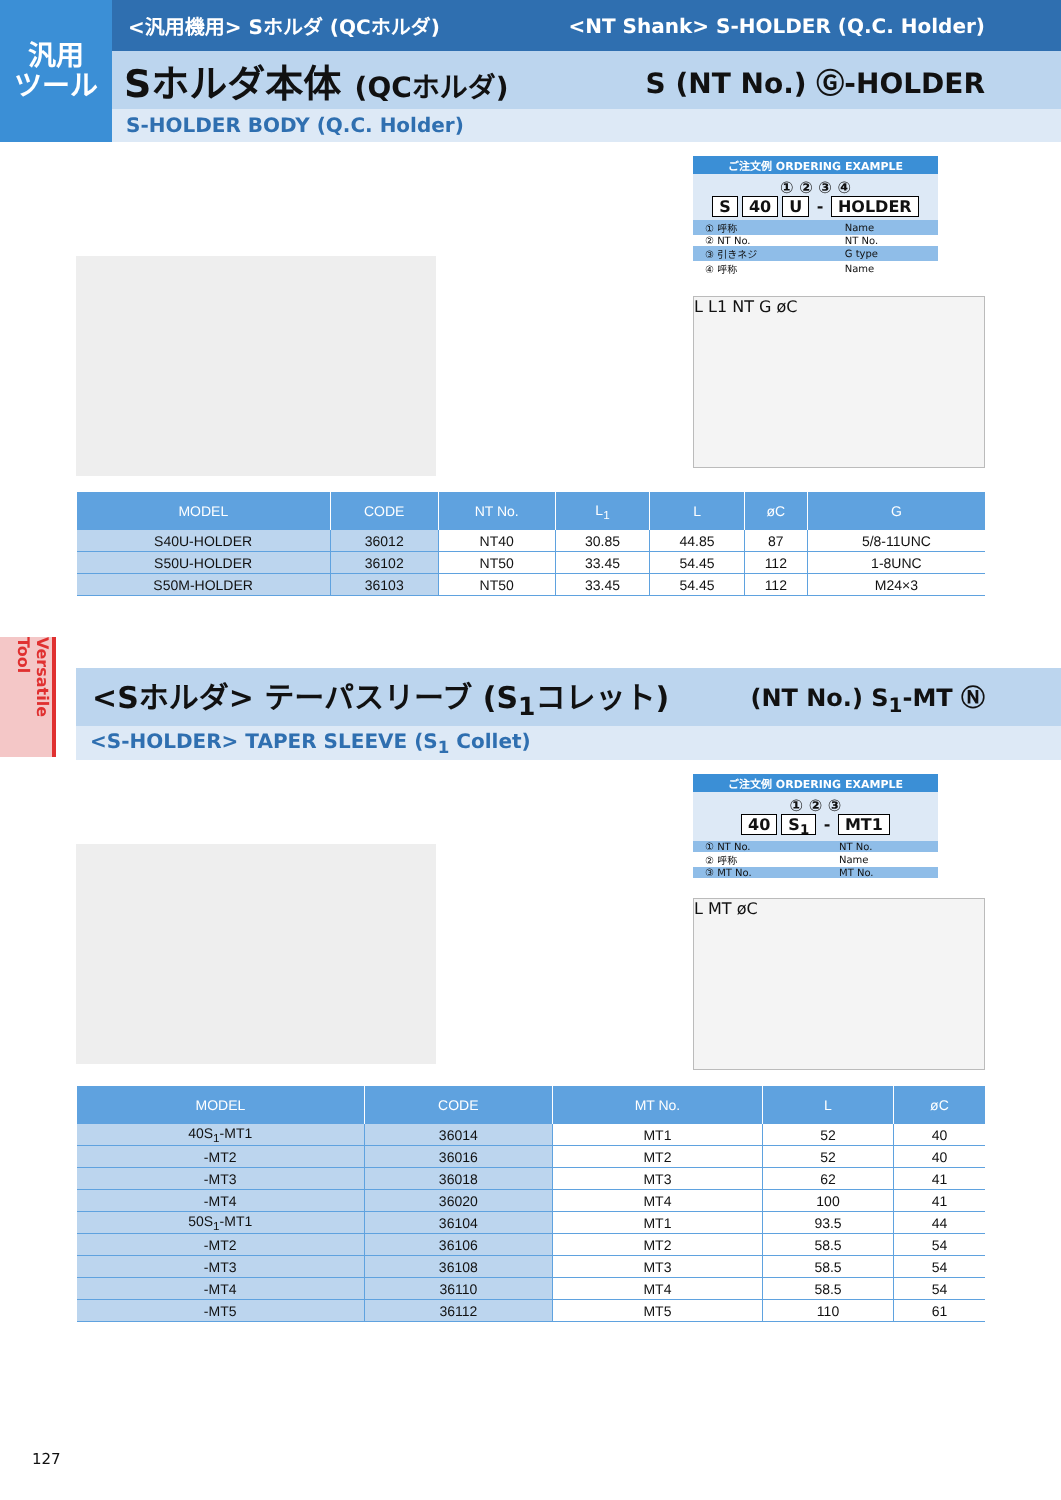汎用
ツール
<汎用機用> Sホルダ (QCホルダ)
<NT Shank> S-HOLDER (Q.C. Holder)
Sホルダ本体 (QCホルダ) S (NT No.) Ⓖ-HOLDER
S-HOLDER BODY (Q.C. Holder)
ご注文例 ORDERING EXAMPLE
① ② ③ ④
S 40 U - HOLDER
| ① 呼称 | Name |
| ② NT No. | NT No. |
| ③ 引きネジ | G type |
| ④ 呼称 | Name |
L L1 NT G øC
| MODEL | CODE | NT No. | L<sub>1</sub> | L | øC | G |
| --- | --- | --- | --- | --- | --- | --- |
| S40U-HOLDER | 36012 | NT40 | 30.85 | 44.85 | 87 | 5/8-11UNC |
| S50U-HOLDER | 36102 | NT50 | 33.45 | 54.45 | 112 | 1-8UNC |
| S50M-HOLDER | 36103 | NT50 | 33.45 | 54.45 | 112 | M24×3 |
Versatile Tool
<Sホルダ> テーパスリーブ (S<sub>1</sub>コレット)
(NT No.) S<sub>1</sub>-MT Ⓝ
<S-HOLDER> TAPER SLEEVE (S<sub>1</sub> Collet)
ご注文例 ORDERING EXAMPLE
① ② ③
40 S<sub>1</sub> - MT1
| ① NT No. | NT No. |
| ② 呼称 | Name |
| ③ MT No. | MT No. |
L MT øC
| MODEL | CODE | MT No. | L | øC |
| --- | --- | --- | --- | --- |
| 40S<sub>1</sub>-MT1 | 36014 | MT1 | 52 | 40 |
| -MT2 | 36016 | MT2 | 52 | 40 |
| -MT3 | 36018 | MT3 | 62 | 41 |
| -MT4 | 36020 | MT4 | 100 | 41 |
| 50S<sub>1</sub>-MT1 | 36104 | MT1 | 93.5 | 44 |
| -MT2 | 36106 | MT2 | 58.5 | 54 |
| -MT3 | 36108 | MT3 | 58.5 | 54 |
| -MT4 | 36110 | MT4 | 58.5 | 54 |
| -MT5 | 36112 | MT5 | 110 | 61 |
127